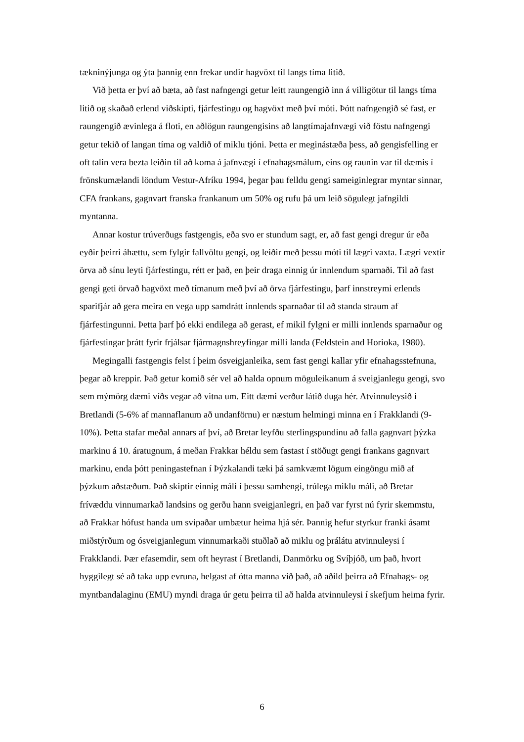tækninýjunga og ýta þannig enn frekar undir hagvöxt til langs tíma litið.
Við þetta er því að bæta, að fast nafngengi getur leitt raungengið inn á villigötur til langs tíma litið og skaðað erlend viðskipti, fjárfestingu og hagvöxt með því móti. Þótt nafngengið sé fast, er raungengið ævinlega á floti, en aðlögun raungengisins að langtímajafnvægi við föstu nafngengi getur tekið of langan tíma og valdið of miklu tjóni. Þetta er meginástæða þess, að gengisfelling er oft talin vera bezta leiðin til að koma á jafnvægi í efnahagsmálum, eins og raunin var til dæmis í frönskumælandi löndum Vestur-Afríku 1994, þegar þau felldu gengi sameiginlegrar myntar sinnar, CFA frankans, gagnvart franska frankanum um 50% og rufu þá um leið sögulegt jafngildi myntanna.
Annar kostur trúverðugs fastgengis, eða svo er stundum sagt, er, að fast gengi dregur úr eða eyðir þeirri áhættu, sem fylgir fallvöltu gengi, og leiðir með þessu móti til lægri vaxta. Lægri vextir örva að sínu leyti fjárfestingu, rétt er það, en þeir draga einnig úr innlendum sparnaði. Til að fast gengi geti örvað hagvöxt með tímanum með því að örva fjárfestingu, þarf innstreymi erlends sparifjár að gera meira en vega upp samdrátt innlends sparnaðar til að standa straum af fjárfestingunni. Þetta þarf þó ekki endilega að gerast, ef mikil fylgni er milli innlends sparnaður og fjárfestingar þrátt fyrir frjálsar fjármagnshreyfingar milli landa (Feldstein and Horioka, 1980).
Megingalli fastgengis felst í þeim ósveigjanleika, sem fast gengi kallar yfir efnahagsstefnuna, þegar að kreppir. Það getur komið sér vel að halda opnum möguleikanum á sveigjanlegu gengi, svo sem mýmörg dæmi víðs vegar að vitna um. Eitt dæmi verður látið duga hér. Atvinnuleysið í Bretlandi (5-6% af mannaflanum að undanförnu) er næstum helmingi minna en í Frakklandi (9-10%). Þetta stafar meðal annars af því, að Bretar leyfðu sterlingspundinu að falla gagnvart þýzka markinu á 10. áratugnum, á meðan Frakkar héldu sem fastast í stöðugt gengi frankans gagnvart markinu, enda þótt peningastefnan í Þýzkalandi tæki þá samkvæmt lögum eingöngu mið af þýzkum aðstæðum. Það skiptir einnig máli í þessu samhengi, trúlega miklu máli, að Bretar frívæddu vinnumarkað landsins og gerðu hann sveigjanlegri, en það var fyrst nú fyrir skemmstu, að Frakkar hófust handa um svipaðar umbætur heima hjá sér. Þannig hefur styrkur franki ásamt miðstýrðum og ósveigjanlegum vinnumarkaði stuðlað að miklu og þrálátu atvinnuleysi í Frakklandi. Þær efasemdir, sem oft heyrast í Bretlandi, Danmörku og Svíþjóð, um það, hvort hyggilegt sé að taka upp evruna, helgast af ótta manna við það, að aðild þeirra að Efnahags- og myntbandalaginu (EMU) myndi draga úr getu þeirra til að halda atvinnuleysi í skefjum heima fyrir.
6